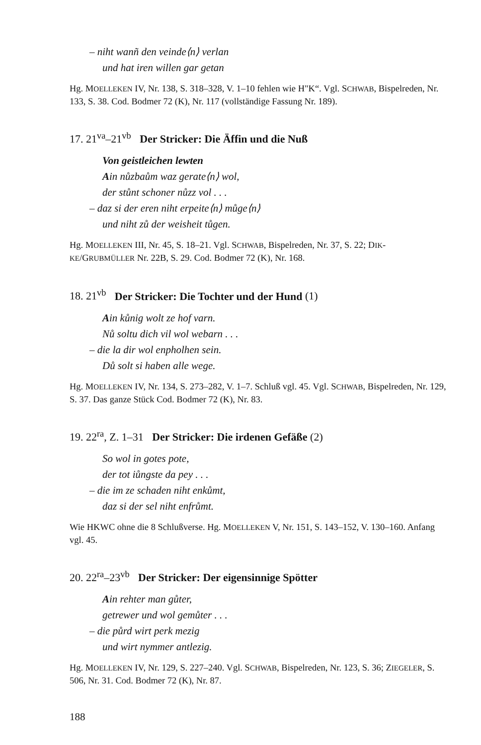– niht wanñ den veinde⟨n⟩ verlan
und hat iren willen gar getan
Hg. MOELLEKEN IV, Nr. 138, S. 318–328, V. 1–10 fehlen wie H"K“. Vgl. SCHWAB, Bispelreden, Nr. 133, S. 38. Cod. Bodmer 72 (K), Nr. 117 (vollständige Fassung Nr. 189).
17. 21<sup>va</sup>–21<sup>vb</sup> Der Stricker: Die Äffin und die Nuß
Von geistleichen lewten
Ain nůzbaům waz gerate⟨n⟩ wol,
der stůnt schoner nůzz vol . . .
– daz si der eren niht erpeite⟨n⟩ můge⟨n⟩
und niht zů der weisheit tůgen.
Hg. MOELLEKEN III, Nr. 45, S. 18–21. Vgl. SCHWAB, Bispelreden, Nr. 37, S. 22; DIK-KE/GRUBMÜLLER Nr. 22B, S. 29. Cod. Bodmer 72 (K), Nr. 168.
18. 21<sup>vb</sup> Der Stricker: Die Tochter und der Hund (1)
Ain kůnig wolt ze hof varn.
Nů soltu dich vil wol webarn . . .
– die la dir wol enpholhen sein.
Dů solt si haben alle wege.
Hg. MOELLEKEN IV, Nr. 134, S. 273–282, V. 1–7. Schluß vgl. 45. Vgl. SCHWAB, Bispelreden, Nr. 129, S. 37. Das ganze Stück Cod. Bodmer 72 (K), Nr. 83.
19. 22<sup>ra</sup>, Z. 1–31 Der Stricker: Die irdenen Gefäße (2)
So wol in gotes pote,
der tot iůngste da pey . . .
– die im ze schaden niht enkůmt,
daz si der sel niht enfrůmt.
Wie HKWC ohne die 8 Schlußverse. Hg. MOELLEKEN V, Nr. 151, S. 143–152, V. 130–160. Anfang vgl. 45.
20. 22<sup>ra</sup>–23<sup>vb</sup> Der Stricker: Der eigensinnige Spötter
Ain rehter man gůter,
getrewer und wol gemůter . . .
– die půrd wirt perk mezig
und wirt nymmer antlezig.
Hg. MOELLEKEN IV, Nr. 129, S. 227–240. Vgl. SCHWAB, Bispelreden, Nr. 123, S. 36; ZIEGELER, S. 506, Nr. 31. Cod. Bodmer 72 (K), Nr. 87.
188